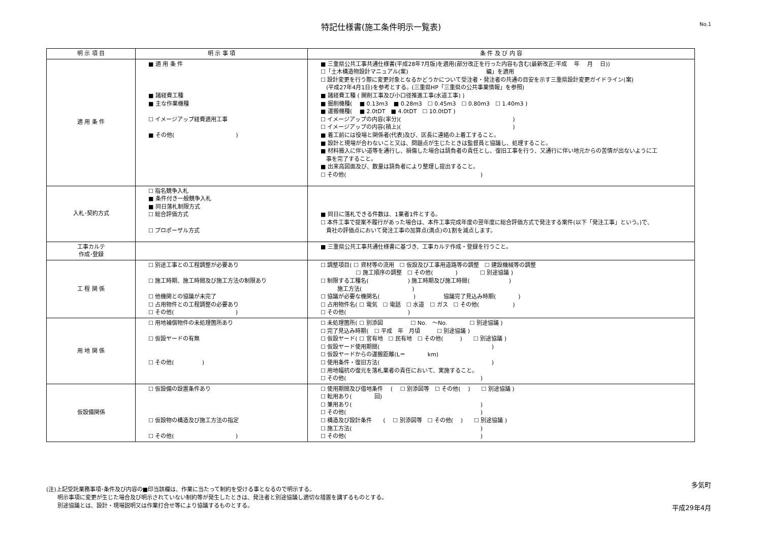特記仕様書(施工条件明示一覧表)
No.1
| 明 示 項 目 | 明 示 事 項 | 条 件 及 び 内 容 |
| --- | --- | --- |
| 適 用 条 件 | ■ 適 用 条 件 ■ 諸経費工種 ■ 主な作業機種 ☐ イメージアップ経費適用工事 ■ その他( ) | ■ 三重県公共工事共通仕様書(平成28年7月版)を適用(部分改正を行った内容も含む(最新改正:平成 年 月 日)) ☐「土木構造物設計マニュアル(案) 編」を適用 ☐ 設計変更を行う際に変更対象となるかどうかについて受注者・発注者の共通の目安を示す三重県設計変更ガイドライン(案) (平成27年4月1日)を参考とする。(三重県HP「三重県の公共事業情報」を参照) ■ 諸経費工種 ( 開削工事及び小口径推進工事(水道工事) ) ■ 掘削機種( ■ 0.13m3 ■ 0.28m3 ☐ 0.45m3 ☐ 0.80m3 ☐ 1.40m3 ) ■ 運搬機種( ■ 2.0tDT ■ 4.0tDT ☐ 10.0tDT ) ☐ イメージアップの内容(率分)( ) ☐ イメージアップの内容(積上)( ) ■ 着工前には役場と関係者(代表)及び、区長に連絡の上着工すること。 ■ 設計と現場が合わないこと又は、問題点が生じたときは監督員と協議し、処理すること。 ■ 材料搬入に伴い道等を通行し、損傷した場合は請負者の責任とし、復旧工事を行う、又通行に伴い地元からの苦情が出ないように工 事を完了すること。 ■ 出来高図面及び、数量は請負者により整理し提出すること。 ☐ その他( ) |
| 入札･契約方式 | ☐ 指名競争入札 ■ 条件付き一般競争入札 ■ 同日落札制限方式 ☐ 総合評価方式 ☐ プロポーザル方式 | ■ 同日に落札できる件数は、1業者1件とする。 ☐ 本件工事で提案不履行があった場合は、本件工事完成年度の翌年度に総合評価方式で発注する案件(以下「発注工事」という。)で、 貴社の評価点において発注工事の加算点(満点)の1割を減点します。 |
| 工事カルテ 作成･登録 | | ■ 三重県公共工事共通仕様書に基づき、工事カルテ作成・登録を行うこと。 |
| 工 程 関 係 | ☐ 別途工事との工程調整が必要あり ☐ 施工時期、施工時間及び施工方法の制限あり ☐ 他機関との協議が未完了 ☐ 占用物件との工程調整の必要あり ☐ その他( ) | ☐ 調整項目( ☐ 資材等の流用 ☐ 仮設及び工事用道路等の調整 ☐ 建設機械等の調整 ☐ 施工順序の調整 ☐ その他( ) ☐ 別途協議 ) ☐ 制限する工種名( ) 施工時期及び施工時間( ) 施工方法( ) ☐ 協議が必要な機関名( ) 協議完了見込み時期( ) ☐ 占用物件名( ☐ 電気 ☐ 電話 ☐ 水道 ☐ ガス ☐ その他( ) ☐ その他( ) |
| 用 地 関 係 | ☐ 用地補償物件の未処理箇所あり ☐ 仮設ヤードの有無 ☐ その他( ) | ☐ 未処理箇所( ☐ 別添図 ☐ No. ～No. ☐ 別途協議 ) ☐ 完了見込み時期( ☐ 平成 年 月頃 ☐ 別途協議 ) ☐ 仮設ヤード( ☐ 官有地 ☐ 民有地 ☐ その他( ) ☐ 別途協議 ) ☐ 仮設ヤード使用期間( ) ☐ 仮設ヤードからの運搬距離(L＝ km) ☐ 使用条件・復旧方法( ) ☐ 用地幅杭の復元を落札業者の責任において、実施すること。 ☐ その他( ) |
| 仮設備関係 | ☐ 仮設備の設置条件あり ☐ 仮設物の構造及び施工方法の指定 ☐ その他( ) | ☐ 使用期間及び借地条件 ( ☐ 別添図等 ☐ その他( ) ☐ 別途協議 ) ☐ 転用あり( 回) ☐ 兼用あり( ) ☐ その他( ) ☐ 構造及び設計条件 ( ☐ 別添図等 ☐ その他( ) ☐ 別途協議 ) ☐ 施工方法( ) ☐ その他( ) |
多気町
平成29年4月
(注)上記受託業務事項･条件及び内容の■印当該欄は、作業に当たって制約を受ける事となるので明示する。
　　明示事項に変更が生じた場合及び明示されていない制約等が発生したときは、発注者と別途協議し適切な措置を講ずるものとする。
　　別途協議とは、設計・現場説明又は作業打合せ等により協議するものとする。